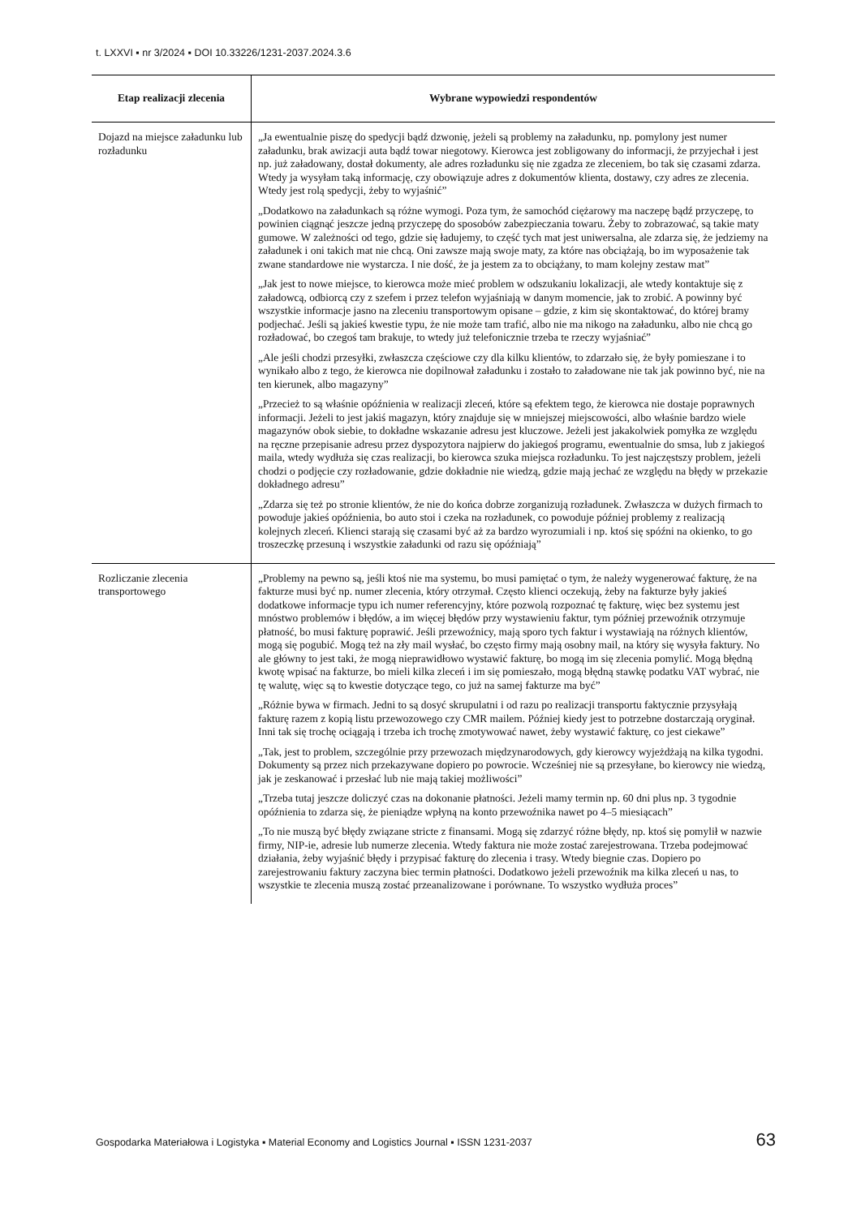t. LXXVI ▪ nr 3/2024 ▪ DOI 10.33226/1231-2037.2024.3.6
| Etap realizacji zlecenia | Wybrane wypowiedzi respondentów |
| --- | --- |
| Dojazd na miejsce załadunku lub rozładunku | „Ja ewentualnie piszę do spedycji bądź dzwonię, jeżeli są problemy na załadunku, np. pomylony jest numer załadunku, brak awizacji auta bądź towar niegotowy. Kierowca jest zobligowany do informacji, że przyjechał i jest np. już załadowany, dostał dokumenty, ale adres rozładunku się nie zgadza ze zleceniem, bo tak się czasami zdarza. Wtedy ja wysyłam taką informację, czy obowiązuje adres z dokumentów klienta, dostawy, czy adres ze zlecenia. Wtedy jest rolą spedycji, żeby to wyjaśnić” „Dodatkowo na załadunkach są różne wymogi. Poza tym, że samochód ciężarowy ma naczepę bądź przyczepę, to powinien ciągnąć jeszcze jedną przyczepę do sposobów zabezpieczania towaru. Żeby to zobrazować, są takie maty gumowe. W zależności od tego, gdzie się ładujemy, to część tych mat jest uniwersalna, ale zdarza się, że jedziemy na załadunek i oni takich mat nie chcą. Oni zawsze mają swoje maty, za które nas obciążają, bo im wyposażenie tak zwane standardowe nie wystarcza. I nie dość, że ja jestem za to obciążany, to mam kolejny zestaw mat” „Jak jest to nowe miejsce, to kierowca może mieć problem w odszukaniu lokalizacji, ale wtedy kontaktuje się z załadowcą, odbiorcą czy z szefem i przez telefon wyjaśniają w danym momencie, jak to zrobić. A powinny być wszystkie informacje jasno na zleceniu transportowym opisane – gdzie, z kim się skontaktować, do której bramy podjechać. Jeśli są jakieś kwestie typu, że nie może tam trafić, albo nie ma nikogo na załadunku, albo nie chcą go rozładować, bo czegoś tam brakuje, to wtedy już telefonicznie trzeba te rzeczy wyjaśniać” „Ale jeśli chodzi przesyłki, zwłaszcza częściowe czy dla kilku klientów, to zdarzało się, że były pomieszane i to wynikało albo z tego, że kierowca nie dopilnował załadunku i zostało to załadowane nie tak jak powinno być, nie na ten kierunek, albo magazyny” „Przecież to są właśnie opóźnienia w realizacji zleceń, które są efektem tego, że kierowca nie dostaje poprawnych informacji. Jeżeli to jest jakiś magazyn, który znajduje się w mniejszej miejscowości, albo właśnie bardzo wiele magazynów obok siebie, to dokładne wskazanie adresu jest kluczowe. Jeżeli jest jakakolwiek pomyłka ze względu na ręczne przepisanie adresu przez dyspozytora najpierw do jakiegoś programu, ewentualnie do smsa, lub z jakiegoś maila, wtedy wydłuża się czas realizacji, bo kierowca szuka miejsca rozładunku. To jest najczęstszy problem, jeżeli chodzi o podjęcie czy rozładowanie, gdzie dokładnie nie wiedzą, gdzie mają jechać ze względu na błędy w przekazie dokładnego adresu” „Zdarza się też po stronie klientów, że nie do końca dobrze zorganizują rozładunek. Zwłaszcza w dużych firmach to powoduje jakieś opóźnienia, bo auto stoi i czeka na rozładunek, co powoduje później problemy z realizacją kolejnych zleceń. Klienci starają się czasami być aż za bardzo wyrozumiali i np. ktoś się spóźni na okienko, to go troszeczkę przesuną i wszystkie załadunki od razu się opóźniają” |
| Rozliczanie zlecenia transportowego | „Problemy na pewno są, jeśli ktoś nie ma systemu, bo musi pamiętać o tym, że należy wygenerować fakturę, że na fakturze musi być np. numer zlecenia, który otrzymał. Często klienci oczekują, żeby na fakturze były jakieś dodatkowe informacje typu ich numer referencyjny, które pozwolą rozpoznać tę fakturę, więc bez systemu jest mnóstwo problemów i błędów, a im więcej błędów przy wystawieniu faktur, tym później przewoźnik otrzymuje płatność, bo musi fakturę poprawić. Jeśli przewoźnicy, mają sporo tych faktur i wystawiają na różnych klientów, mogą się pogubić. Mogą też na zły mail wysłać, bo często firmy mają osobny mail, na który się wysyła faktury. No ale główny to jest taki, że mogą nieprawidłowo wystawić fakturę, bo mogą im się zlecenia pomylić. Mogą błędną kwotę wpisać na fakturze, bo mieli kilka zleceń i im się pomieszało, mogą błędną stawkę podatku VAT wybrać, nie tę walutę, więc są to kwestie dotyczące tego, co już na samej fakturze ma być” „Różnie bywa w firmach. Jedni to są dosyć skrupulatni i od razu po realizacji transportu faktycznie przysyłają fakturę razem z kopią listu przewozowego czy CMR mailem. Później kiedy jest to potrzebne dostarczają oryginał. Inni tak się trochę ociągają i trzeba ich trochę zmotywować nawet, żeby wystawić fakturę, co jest ciekawe” „Tak, jest to problem, szczególnie przy przewozach międzynarodowych, gdy kierowcy wyjeżdżają na kilka tygodni. Dokumenty są przez nich przekazywane dopiero po powrocie. Wcześniej nie są przesyłane, bo kierowcy nie wiedzą, jak je zeskanować i przesłać lub nie mają takiej możliwości” „Trzeba tutaj jeszcze doliczyć czas na dokonanie płatności. Jeżeli mamy termin np. 60 dni plus np. 3 tygodnie opóźnienia to zdarza się, że pieniądze wpłyną na konto przewoźnika nawet po 4–5 miesiącach” „To nie muszą być błędy związane stricte z finansami. Mogą się zdarzyć różne błędy, np. ktoś się pomylił w nazwie firmy, NIP-ie, adresie lub numerze zlecenia. Wtedy faktura nie może zostać zarejestrowana. Trzeba podejmować działania, żeby wyjaśnić błędy i przypisać fakturę do zlecenia i trasy. Wtedy biegnie czas. Dopiero po zarejestrowaniu faktury zaczyna biec termin płatności. Dodatkowo jeżeli przewoźnik ma kilka zleceń u nas, to wszystkie te zlecenia muszą zostać przeanalizowane i porównane. To wszystko wydłuża proces” |
Gospodarka Materiałowa i Logistyka ▪ Material Economy and Logistics Journal ▪ ISSN 1231-2037 63